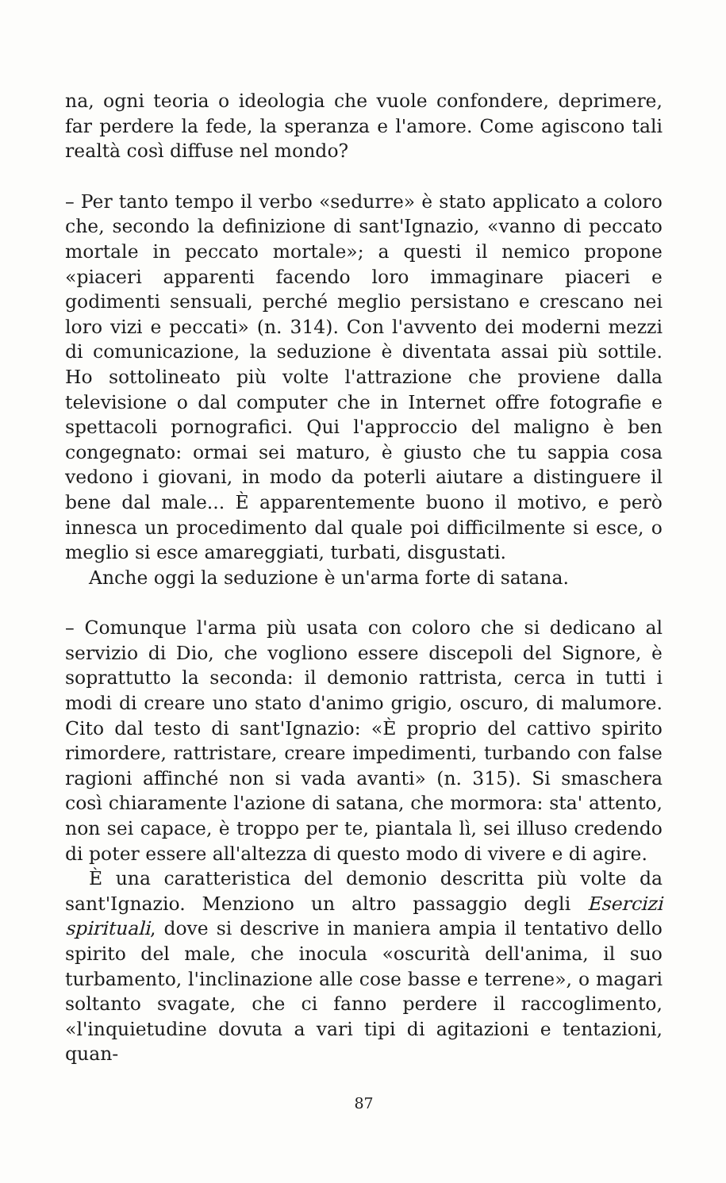na, ogni teoria o ideologia che vuole confondere, deprimere, far perdere la fede, la speranza e l'amore. Come agiscono tali realtà così diffuse nel mondo?
– Per tanto tempo il verbo «sedurre» è stato applicato a coloro che, secondo la definizione di sant'Ignazio, «vanno di peccato mortale in peccato mortale»; a questi il nemico propone «piaceri apparenti facendo loro immaginare piaceri e godimenti sensuali, perché meglio persistano e crescano nei loro vizi e peccati» (n. 314). Con l'avvento dei moderni mezzi di comunicazione, la seduzione è diventata assai più sottile. Ho sottolineato più volte l'attrazione che proviene dalla televisione o dal computer che in Internet offre fotografie e spettacoli pornografici. Qui l'approccio del maligno è ben congegnato: ormai sei maturo, è giusto che tu sappia cosa vedono i giovani, in modo da poterli aiutare a distinguere il bene dal male... È apparentemente buono il motivo, e però innesca un procedimento dal quale poi difficilmente si esce, o meglio si esce amareggiati, turbati, disgustati.
Anche oggi la seduzione è un'arma forte di satana.
– Comunque l'arma più usata con coloro che si dedicano al servizio di Dio, che vogliono essere discepoli del Signore, è soprattutto la seconda: il demonio rattrista, cerca in tutti i modi di creare uno stato d'animo grigio, oscuro, di malumore. Cito dal testo di sant'Ignazio: «È proprio del cattivo spirito rimordere, rattristare, creare impedimenti, turbando con false ragioni affinché non si vada avanti» (n. 315). Si smaschera così chiaramente l'azione di satana, che mormora: sta' attento, non sei capace, è troppo per te, piantala lì, sei illuso credendo di poter essere all'altezza di questo modo di vivere e di agire.
È una caratteristica del demonio descritta più volte da sant'Ignazio. Menziono un altro passaggio degli Esercizi spirituali, dove si descrive in maniera ampia il tentativo dello spirito del male, che inocula «oscurità dell'anima, il suo turbamento, l'inclinazione alle cose basse e terrene», o magari soltanto svagate, che ci fanno perdere il raccoglimento, «l'inquietudine dovuta a vari tipi di agitazioni e tentazioni, quan-
87